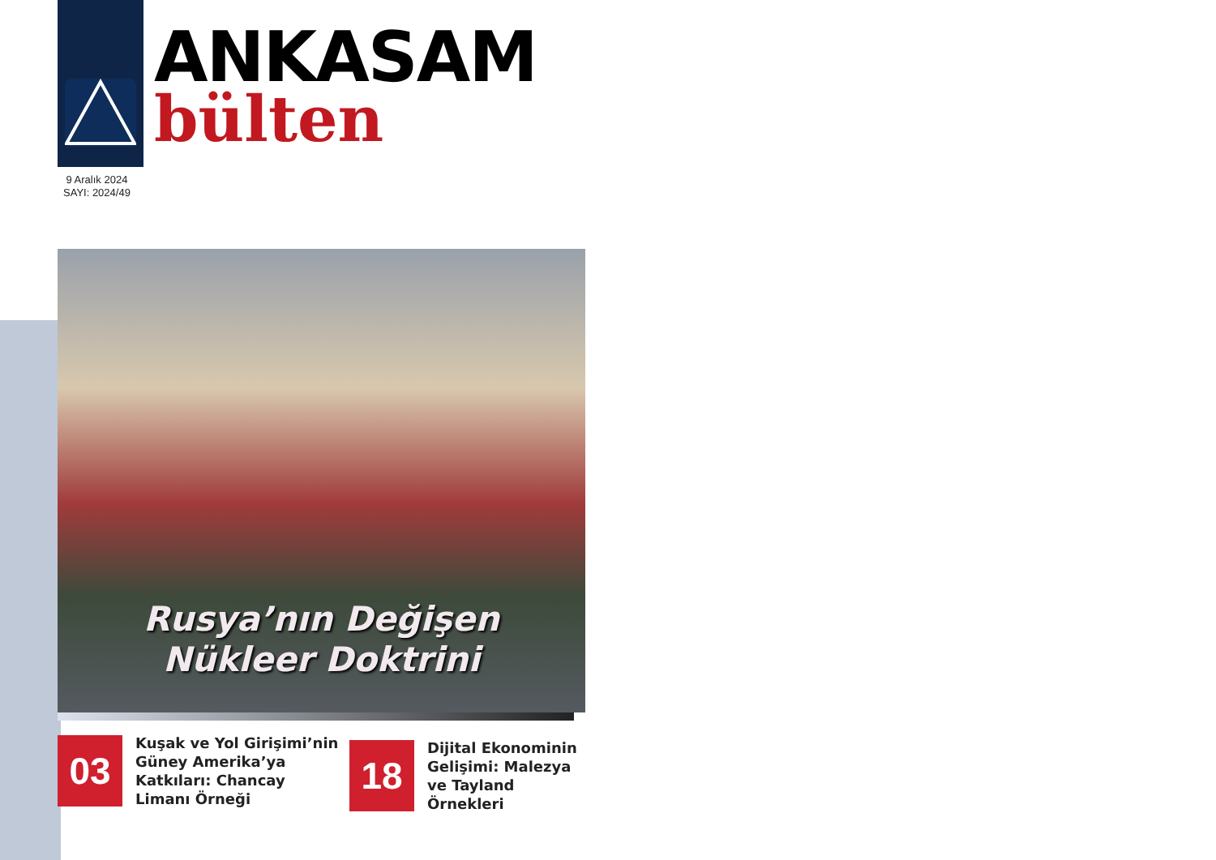ANKASAM
bülten
9 Aralık 2024
SAYI: 2024/49
Rusya’nın Değişen
Nükleer Doktrini
03
Kuşak ve Yol Girişimi’nin
Güney Amerika’ya
Katkıları: Chancay
Limanı Örneği
18
Dijital Ekonominin
Gelişimi: Malezya
ve Tayland
Örnekleri